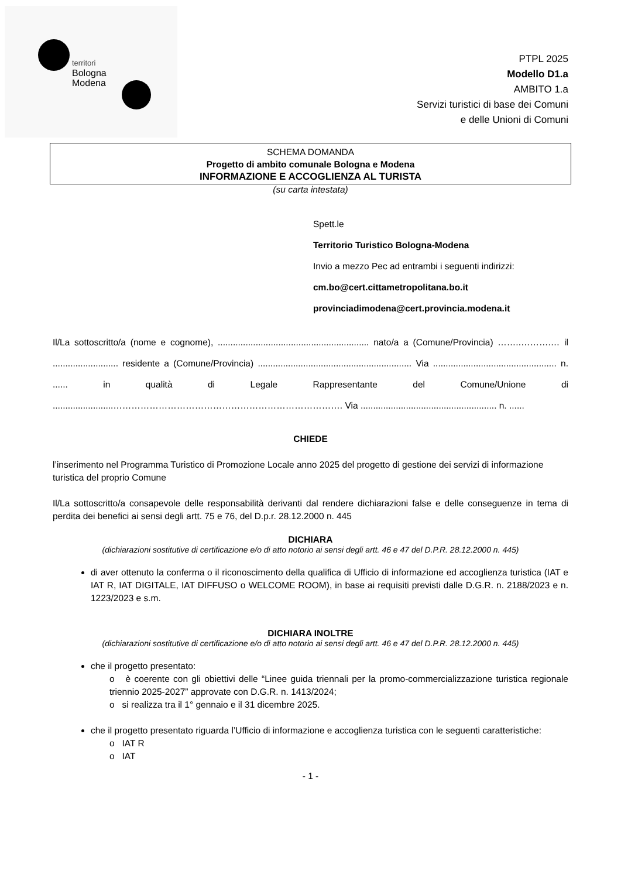territori
Bologna
Modena
PTPL 2025
Modello D1.a
AMBITO 1.a
Servizi turistici di base dei Comuni
e delle Unioni di Comuni
SCHEMA DOMANDA
Progetto di ambito comunale Bologna e Modena
INFORMAZIONE E ACCOGLIENZA AL TURISTA
(su carta intestata)
Spett.le
Territorio Turistico Bologna-Modena
Invio a mezzo Pec ad entrambi i seguenti indirizzi:
cm.bo@cert.cittametropolitana.bo.it
provinciadimodena@cert.provincia.modena.it
Il/La sottoscritto/a (nome e cognome), ............................................................ nato/a a (Comune/Provincia) ……..……….… il .......................... residente a (Comune/Provincia) ............................................................. Via ................................................. n. ...... in qualità di Legale Rappresentante del Comune/Unione di ........................…………………………………………………………………. Via ...................................................... n. ......
CHIEDE
l’inserimento nel Programma Turistico di Promozione Locale anno 2025 del progetto di gestione dei servizi di informazione turistica del proprio Comune
Il/La sottoscritto/a consapevole delle responsabilità derivanti dal rendere dichiarazioni false e delle conseguenze in tema di perdita dei benefici ai sensi degli artt. 75 e 76, del D.p.r. 28.12.2000 n. 445
DICHIARA
(dichiarazioni sostitutive di certificazione e/o di atto notorio ai sensi degli artt. 46 e 47 del D.P.R. 28.12.2000 n. 445)
di aver ottenuto la conferma o il riconoscimento della qualifica di Ufficio di informazione ed accoglienza turistica (IAT e IAT R, IAT DIGITALE, IAT DIFFUSO o WELCOME ROOM), in base ai requisiti previsti dalle D.G.R. n. 2188/2023 e n. 1223/2023 e s.m.
DICHIARA INOLTRE
(dichiarazioni sostitutive di certificazione e/o di atto notorio ai sensi degli artt. 46 e 47 del D.P.R. 28.12.2000 n. 445)
che il progetto presentato:
o è coerente con gli obiettivi delle “Linee guida triennali per la promo-commercializzazione turistica regionale triennio 2025-2027” approvate con D.G.R. n. 1413/2024;
o si realizza tra il 1° gennaio e il 31 dicembre 2025.
che il progetto presentato riguarda l’Ufficio di informazione e accoglienza turistica con le seguenti caratteristiche:
o IAT R
o IAT
- 1 -